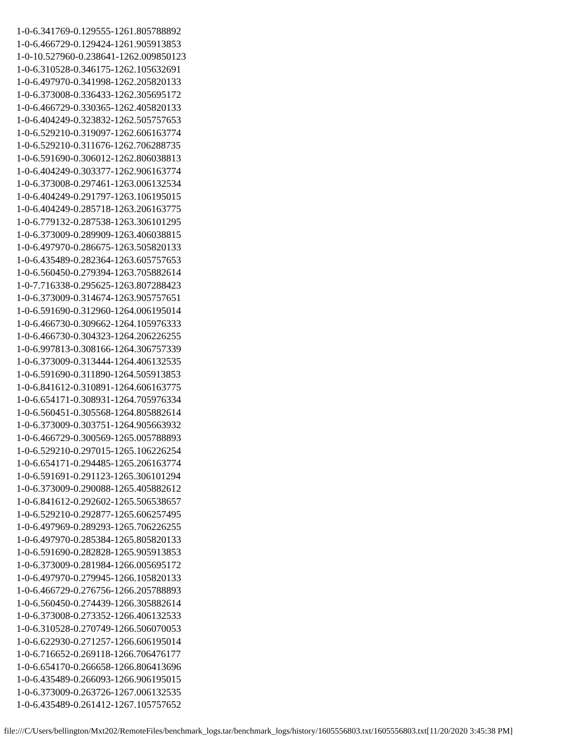1-0-6.341769-0.129555-1261.805788892
1-0-6.466729-0.129424-1261.905913853
1-0-10.527960-0.238641-1262.009850123
1-0-6.310528-0.346175-1262.105632691
1-0-6.497970-0.341998-1262.205820133
1-0-6.373008-0.336433-1262.305695172
1-0-6.466729-0.330365-1262.405820133
1-0-6.404249-0.323832-1262.505757653
1-0-6.529210-0.319097-1262.606163774
1-0-6.529210-0.311676-1262.706288735
1-0-6.591690-0.306012-1262.806038813
1-0-6.404249-0.303377-1262.906163774
1-0-6.373008-0.297461-1263.006132534
1-0-6.404249-0.291797-1263.106195015
1-0-6.404249-0.285718-1263.206163775
1-0-6.779132-0.287538-1263.306101295
1-0-6.373009-0.289909-1263.406038815
1-0-6.497970-0.286675-1263.505820133
1-0-6.435489-0.282364-1263.605757653
1-0-6.560450-0.279394-1263.705882614
1-0-7.716338-0.295625-1263.807288423
1-0-6.373009-0.314674-1263.905757651
1-0-6.591690-0.312960-1264.006195014
1-0-6.466730-0.309662-1264.105976333
1-0-6.466730-0.304323-1264.206226255
1-0-6.997813-0.308166-1264.306757339
1-0-6.373009-0.313444-1264.406132535
1-0-6.591690-0.311890-1264.505913853
1-0-6.841612-0.310891-1264.606163775
1-0-6.654171-0.308931-1264.705976334
1-0-6.560451-0.305568-1264.805882614
1-0-6.373009-0.303751-1264.905663932
1-0-6.466729-0.300569-1265.005788893
1-0-6.529210-0.297015-1265.106226254
1-0-6.654171-0.294485-1265.206163774
1-0-6.591691-0.291123-1265.306101294
1-0-6.373009-0.290088-1265.405882612
1-0-6.841612-0.292602-1265.506538657
1-0-6.529210-0.292877-1265.606257495
1-0-6.497969-0.289293-1265.706226255
1-0-6.497970-0.285384-1265.805820133
1-0-6.591690-0.282828-1265.905913853
1-0-6.373009-0.281984-1266.005695172
1-0-6.497970-0.279945-1266.105820133
1-0-6.466729-0.276756-1266.205788893
1-0-6.560450-0.274439-1266.305882614
1-0-6.373008-0.273352-1266.406132533
1-0-6.310528-0.270749-1266.506070053
1-0-6.622930-0.271257-1266.606195014
1-0-6.716652-0.269118-1266.706476177
1-0-6.654170-0.266658-1266.806413696
1-0-6.435489-0.266093-1266.906195015
1-0-6.373009-0.263726-1267.006132535
1-0-6.435489-0.261412-1267.105757652
file:///C/Users/bellington/Mxt202/RemoteFiles/benchmark_logs.tar/benchmark_logs/history/1605556803.txt/1605556803.txt[11/20/2020 3:45:38 PM]